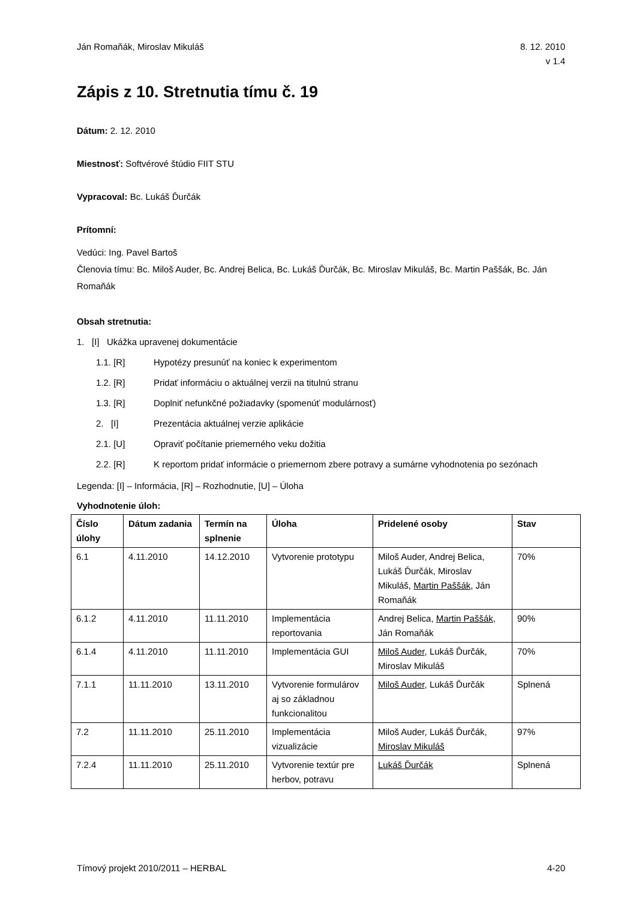Ján Romaňák, Miroslav Mikuláš 8. 12. 2010
v 1.4
Zápis z 10. Stretnutia tímu č. 19
Dátum: 2. 12. 2010
Miestnosť: Softvérové štúdio FIIT STU
Vypracoval: Bc. Lukáš Ďurčák
Prítomní:
Vedúci: Ing. Pavel Bartoš
Členovia tímu: Bc. Miloš Auder, Bc. Andrej Belica, Bc. Lukáš Ďurčák, Bc. Miroslav Mikuláš, Bc. Martin Paššák, Bc. Ján Romaňák
Obsah stretnutia:
1. [I] Ukážka upravenej dokumentácie
1.1. [R] Hypotézy presunúť na koniec k experimentom
1.2. [R] Pridať informáciu o aktuálnej verzii na titulnú stranu
1.3. [R] Doplniť nefunkčné požiadavky (spomenúť modulárnosť)
2. [I] Prezentácia aktuálnej verzie aplikácie
2.1. [U] Opraviť počítanie priemerného veku dožitia
2.2. [R] K reportom pridať informácie o priemernom zbere potravy a sumárne vyhodnotenia po sezónach
Legenda: [I] – Informácia, [R] – Rozhodnutie, [U] – Úloha
Vyhodnotenie úloh:
| Číslo úlohy | Dátum zadania | Termín na splnenie | Úloha | Pridelené osoby | Stav |
| --- | --- | --- | --- | --- | --- |
| 6.1 | 4.11.2010 | 14.12.2010 | Vytvorenie prototypu | Miloš Auder, Andrej Belica, Lukáš Ďurčák, Miroslav Mikuláš, Martin Paššák , Ján Romaňák | 70% |
| 6.1.2 | 4.11.2010 | 11.11.2010 | Implementácia reportovania | Andrej Belica, Martin Paššák , Ján Romaňák | 90% |
| 6.1.4 | 4.11.2010 | 11.11.2010 | Implementácia GUI | Miloš Auder , Lukáš Ďurčák, Miroslav Mikuláš | 70% |
| 7.1.1 | 11.11.2010 | 13.11.2010 | Vytvorenie formulárov aj so základnou funkcionalitou | Miloš Auder , Lukáš Ďurčák | Splnená |
| 7.2 | 11.11.2010 | 25.11.2010 | Implementácia vizualizácie | Miloš Auder, Lukáš Ďurčák, Miroslav Mikuláš | 97% |
| 7.2.4 | 11.11.2010 | 25.11.2010 | Vytvorenie textúr pre herbov, potravu | Lukáš Ďurčák | Splnená |
Tímový projekt 2010/2011 – HERBAL 4-20